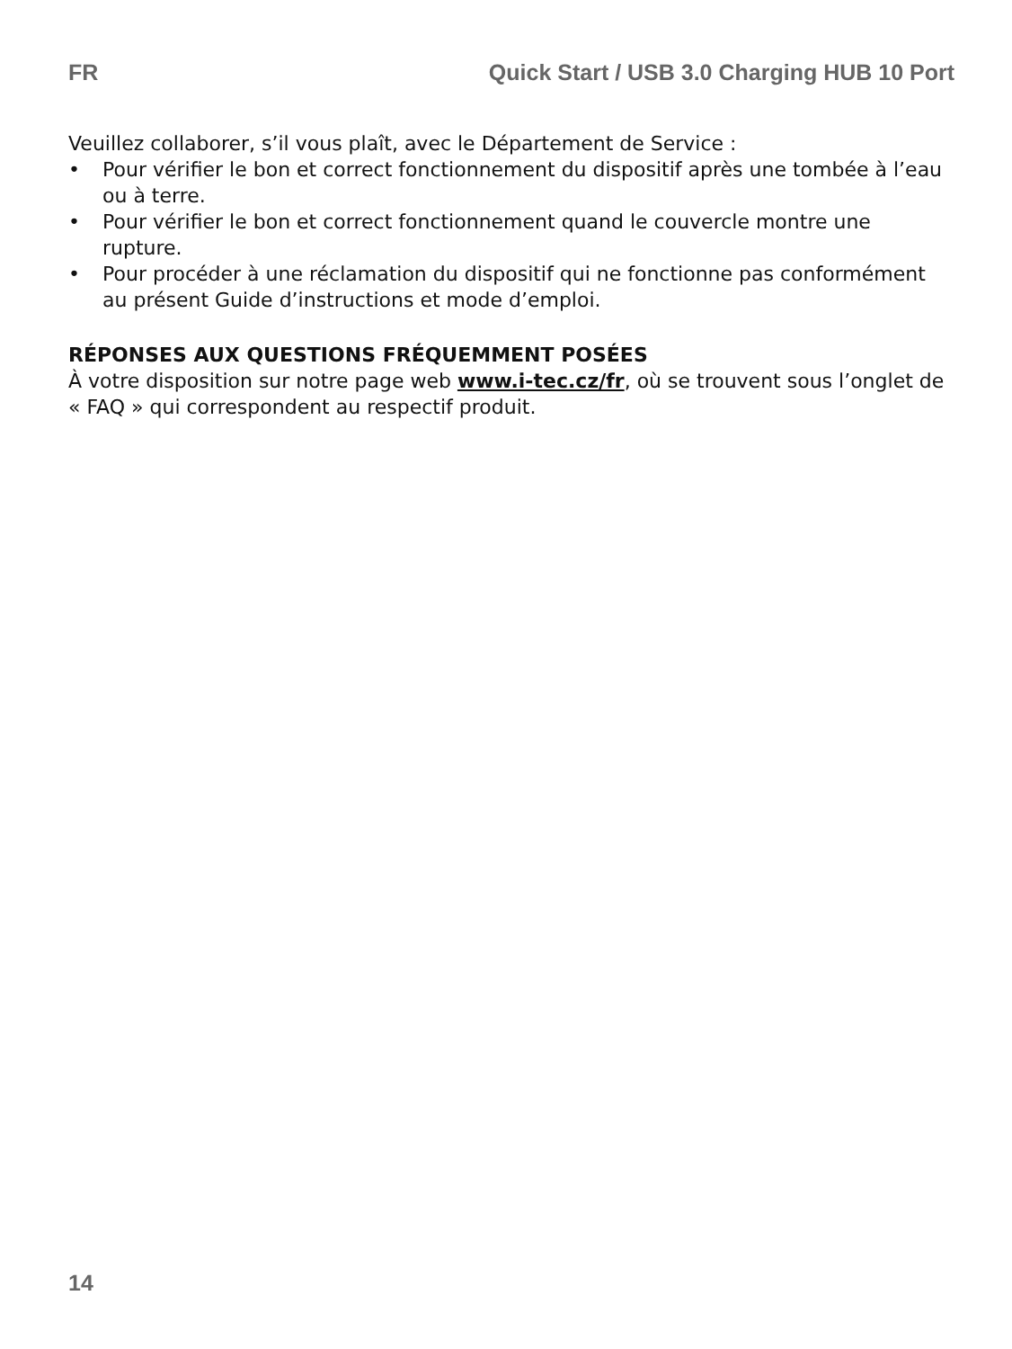FR Quick Start / USB 3.0 Charging HUB 10 Port
Veuillez collaborer, s’il vous plaît, avec le Département de Service :
• Pour vérifier le bon et correct fonctionnement du dispositif après une tombée à l’eau ou à terre.
• Pour vérifier le bon et correct fonctionnement quand le couvercle montre une rupture.
• Pour procéder à une réclamation du dispositif qui ne fonctionne pas conformément au présent Guide d’instructions et mode d’emploi.
RÉPONSES AUX QUESTIONS FRÉQUEMMENT POSÉES
À votre disposition sur notre page web www.i-tec.cz/fr, où se trouvent sous l’onglet de « FAQ » qui correspondent au respectif produit.
14